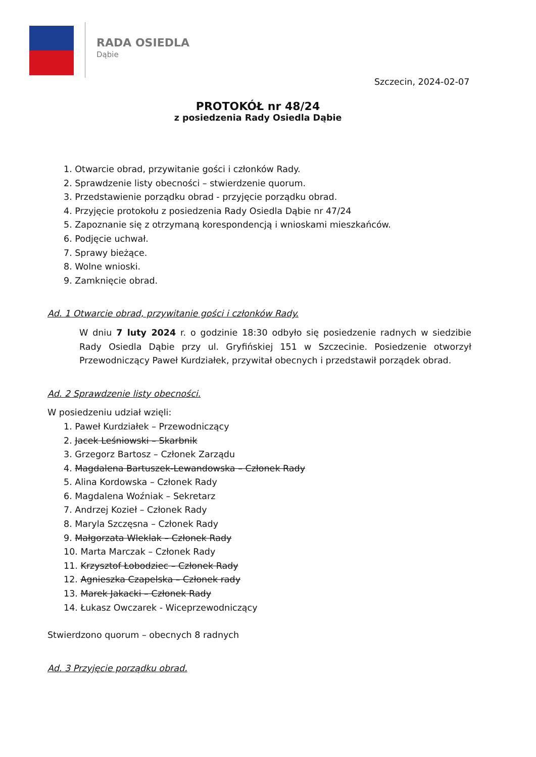RADA OSIEDLA
Dąbie
Szczecin, 2024-02-07
PROTOKÓŁ nr 48/24
z posiedzenia Rady Osiedla Dąbie
1. Otwarcie obrad, przywitanie gości i członków Rady.
2. Sprawdzenie listy obecności – stwierdzenie quorum.
3. Przedstawienie porządku obrad - przyjęcie porządku obrad.
4. Przyjęcie protokołu z posiedzenia Rady Osiedla Dąbie nr 47/24
5. Zapoznanie się z otrzymaną korespondencją i wnioskami mieszkańców.
6. Podjęcie uchwał.
7. Sprawy bieżące.
8. Wolne wnioski.
9. Zamknięcie obrad.
Ad. 1 Otwarcie obrad, przywitanie gości i członków Rady.
W dniu 7 luty 2024 r. o godzinie 18:30 odbyło się posiedzenie radnych w siedzibie Rady Osiedla Dąbie przy ul. Gryfińskiej 151 w Szczecinie. Posiedzenie otworzył Przewodniczący Paweł Kurdziałek, przywitał obecnych i przedstawił porządek obrad.
Ad. 2 Sprawdzenie listy obecności.
W posiedzeniu udział wzięli:
1. Paweł Kurdziałek – Przewodniczący
2. Jacek Leśniowski – Skarbnik
3. Grzegorz Bartosz – Członek Zarządu
4. Magdalena Bartuszek-Lewandowska – Członek Rady
5. Alina Kordowska – Członek Rady
6. Magdalena Woźniak – Sekretarz
7. Andrzej Kozieł – Członek Rady
8. Maryla Szczęsna – Członek Rady
9. Małgorzata Wleklak – Członek Rady
10. Marta Marczak – Członek Rady
11. Krzysztof Łobodziec – Członek Rady
12. Agnieszka Czapelska – Członek rady
13. Marek Jakacki – Członek Rady
14. Łukasz Owczarek - Wiceprzewodniczący
Stwierdzono quorum – obecnych 8 radnych
Ad. 3 Przyjęcie porządku obrad.